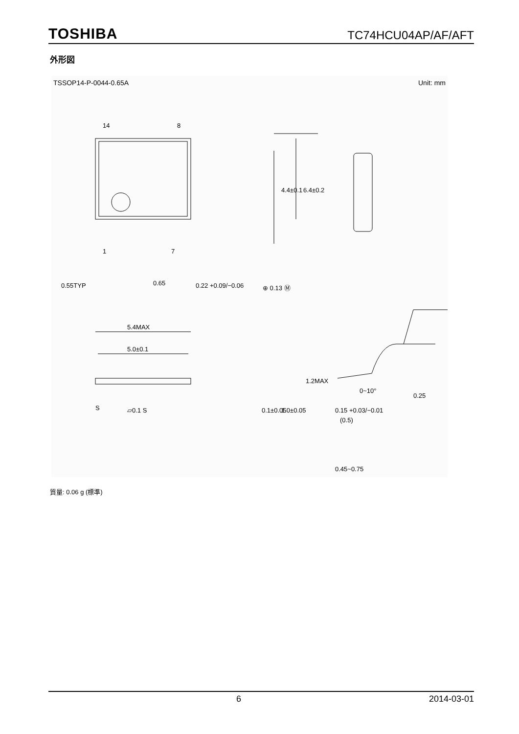TOSHIBA TC74HCU04AP/AF/AFT
外形図
TSSOP14-P-0044-0.65A Unit: mm
14
8
1
7
0.55TYP
0.65
0.22 +0.09/−0.06
⊕ 0.13 Ⓜ
4.4±0.1
6.4±0.2
5.4MAX
5.0±0.1
1.2MAX
S
▱0.1 S
0.1±0.05
1.0±0.05
0.15 +0.03/−0.01
0~10°
0.25
(0.5)
0.45~0.75
質量: 0.06 g (標準)
6 2014-03-01